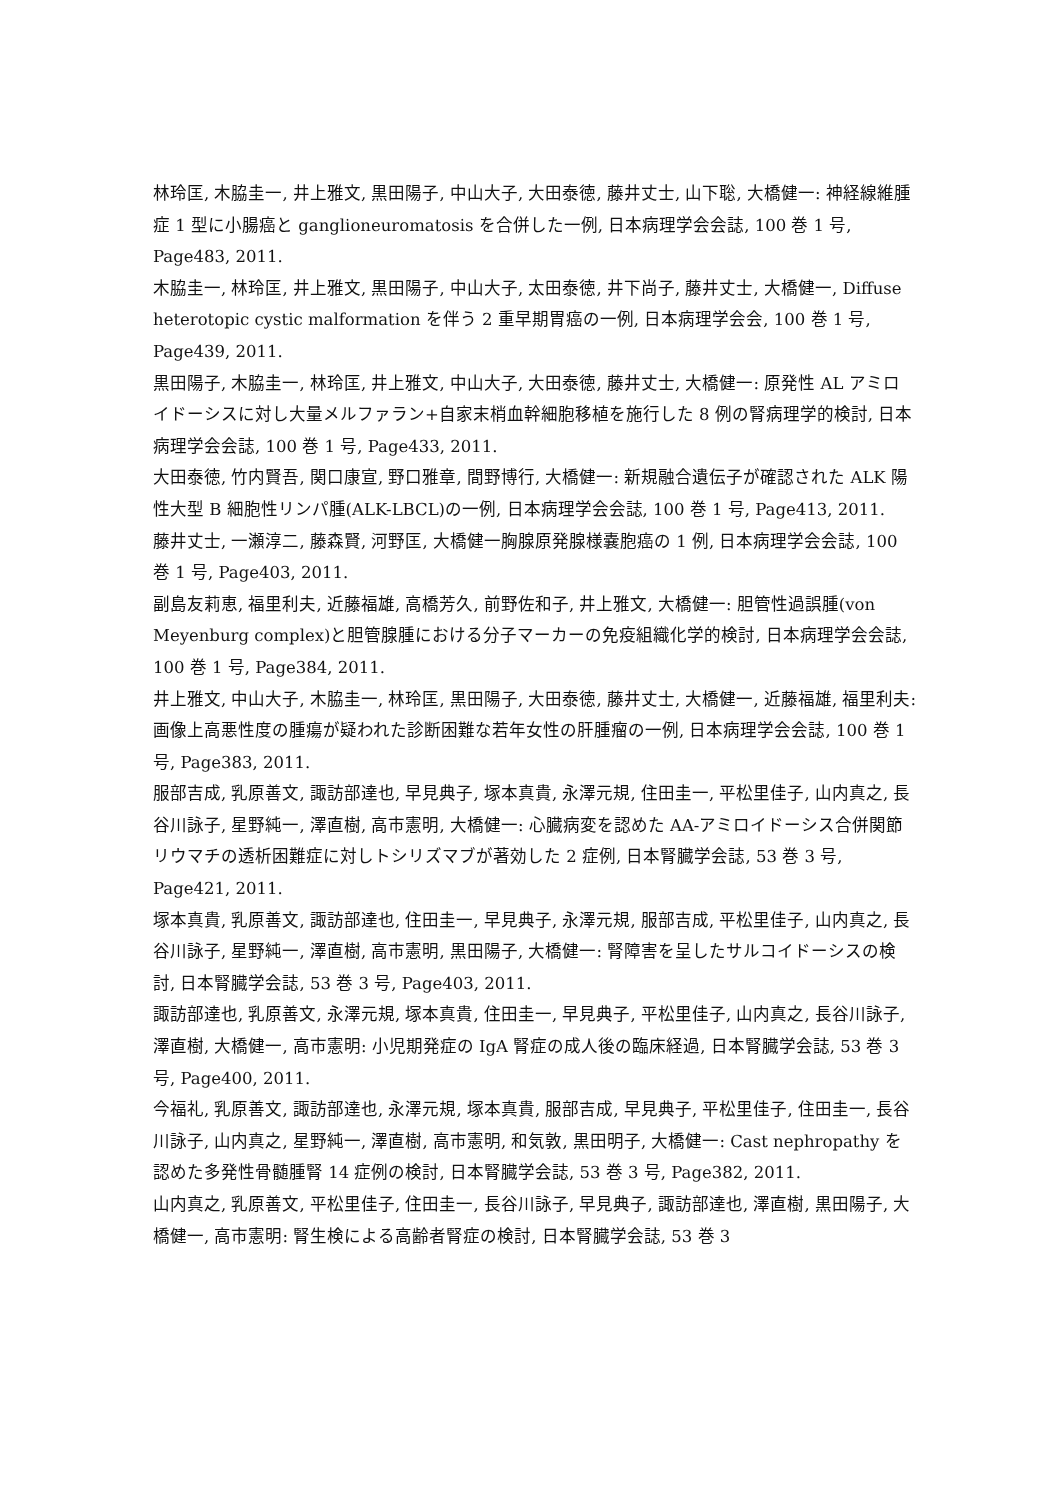林玲匡, 木脇圭一, 井上雅文, 黒田陽子, 中山大子, 大田泰徳, 藤井丈士, 山下聡, 大橋健一: 神経線維腫症 1 型に小腸癌と ganglioneuromatosis を合併した一例, 日本病理学会会誌, 100 巻 1 号, Page483, 2011.
木脇圭一, 林玲匡, 井上雅文, 黒田陽子, 中山大子, 太田泰徳, 井下尚子, 藤井丈士, 大橋健一, Diffuse heterotopic cystic malformation を伴う 2 重早期胃癌の一例, 日本病理学会会, 100 巻 1 号, Page439, 2011.
黒田陽子, 木脇圭一, 林玲匡, 井上雅文, 中山大子, 大田泰徳, 藤井丈士, 大橋健一: 原発性 AL アミロイドーシスに対し大量メルファラン+自家末梢血幹細胞移植を施行した 8 例の腎病理学的検討, 日本病理学会会誌, 100 巻 1 号, Page433, 2011.
大田泰徳, 竹内賢吾, 関口康宣, 野口雅章, 間野博行, 大橋健一: 新規融合遺伝子が確認された ALK 陽性大型 B 細胞性リンパ腫(ALK-LBCL)の一例, 日本病理学会会誌, 100 巻 1 号, Page413, 2011.
藤井丈士, 一瀬淳二, 藤森賢, 河野匡, 大橋健一胸腺原発腺様嚢胞癌の 1 例, 日本病理学会会誌, 100 巻 1 号, Page403, 2011.
副島友莉恵, 福里利夫, 近藤福雄, 高橋芳久, 前野佐和子, 井上雅文, 大橋健一: 胆管性過誤腫(von Meyenburg complex)と胆管腺腫における分子マーカーの免疫組織化学的検討, 日本病理学会会誌, 100 巻 1 号, Page384, 2011.
井上雅文, 中山大子, 木脇圭一, 林玲匡, 黒田陽子, 大田泰徳, 藤井丈士, 大橋健一, 近藤福雄, 福里利夫: 画像上高悪性度の腫瘍が疑われた診断困難な若年女性の肝腫瘤の一例, 日本病理学会会誌, 100 巻 1 号, Page383, 2011.
服部吉成, 乳原善文, 諏訪部達也, 早見典子, 塚本真貴, 永澤元規, 住田圭一, 平松里佳子, 山内真之, 長谷川詠子, 星野純一, 澤直樹, 高市憲明, 大橋健一: 心臓病変を認めた AA-アミロイドーシス合併関節リウマチの透析困難症に対しトシリズマブが著効した 2 症例, 日本腎臓学会誌, 53 巻 3 号, Page421, 2011.
塚本真貴, 乳原善文, 諏訪部達也, 住田圭一, 早見典子, 永澤元規, 服部吉成, 平松里佳子, 山内真之, 長谷川詠子, 星野純一, 澤直樹, 高市憲明, 黒田陽子, 大橋健一: 腎障害を呈したサルコイドーシスの検討, 日本腎臓学会誌, 53 巻 3 号, Page403, 2011.
諏訪部達也, 乳原善文, 永澤元規, 塚本真貴, 住田圭一, 早見典子, 平松里佳子, 山内真之, 長谷川詠子, 澤直樹, 大橋健一, 高市憲明: 小児期発症の IgA 腎症の成人後の臨床経過, 日本腎臓学会誌, 53 巻 3 号, Page400, 2011.
今福礼, 乳原善文, 諏訪部達也, 永澤元規, 塚本真貴, 服部吉成, 早見典子, 平松里佳子, 住田圭一, 長谷川詠子, 山内真之, 星野純一, 澤直樹, 高市憲明, 和気敦, 黒田明子, 大橋健一: Cast nephropathy を認めた多発性骨髄腫腎 14 症例の検討, 日本腎臓学会誌, 53 巻 3 号, Page382, 2011.
山内真之, 乳原善文, 平松里佳子, 住田圭一, 長谷川詠子, 早見典子, 諏訪部達也, 澤直樹, 黒田陽子, 大橋健一, 高市憲明: 腎生検による高齢者腎症の検討, 日本腎臓学会誌, 53 巻 3